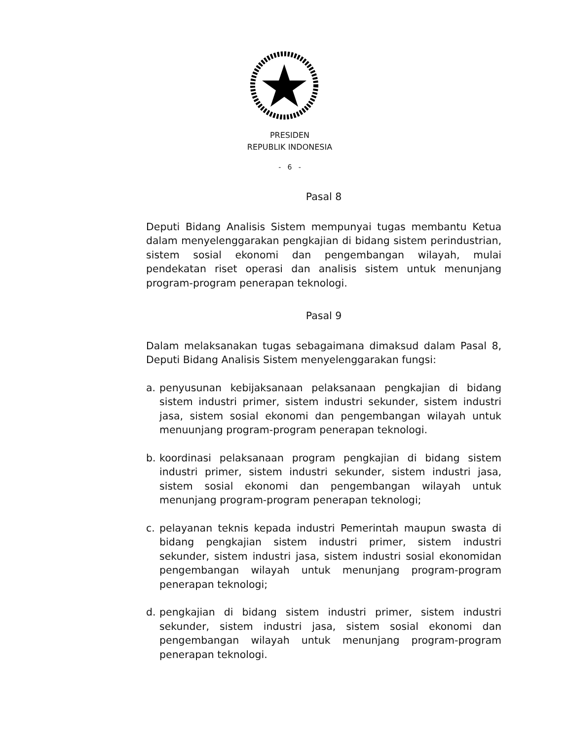PRESIDEN
REPUBLIK INDONESIA
- 6 -
Pasal 8
Deputi Bidang Analisis Sistem mempunyai tugas membantu Ketua dalam menyelenggarakan pengkajian di bidang sistem perindustrian, sistem sosial ekonomi dan pengembangan wilayah, mulai pendekatan riset operasi dan analisis sistem untuk menunjang program-program penerapan teknologi.
Pasal 9
Dalam melaksanakan tugas sebagaimana dimaksud dalam Pasal 8, Deputi Bidang Analisis Sistem menyelenggarakan fungsi:
a. penyusunan kebijaksanaan pelaksanaan pengkajian di bidang sistem industri primer, sistem industri sekunder, sistem industri jasa, sistem sosial ekonomi dan pengembangan wilayah untuk menuunjang program-program penerapan teknologi.
b. koordinasi pelaksanaan program pengkajian di bidang sistem industri primer, sistem industri sekunder, sistem industri jasa, sistem sosial ekonomi dan pengembangan wilayah untuk menunjang program-program penerapan teknologi;
c. pelayanan teknis kepada industri Pemerintah maupun swasta di bidang pengkajian sistem industri primer, sistem industri sekunder, sistem industri jasa, sistem industri sosial ekonomidan pengembangan wilayah untuk menunjang program-program penerapan teknologi;
d. pengkajian di bidang sistem industri primer, sistem industri sekunder, sistem industri jasa, sistem sosial ekonomi dan pengembangan wilayah untuk menunjang program-program penerapan teknologi.